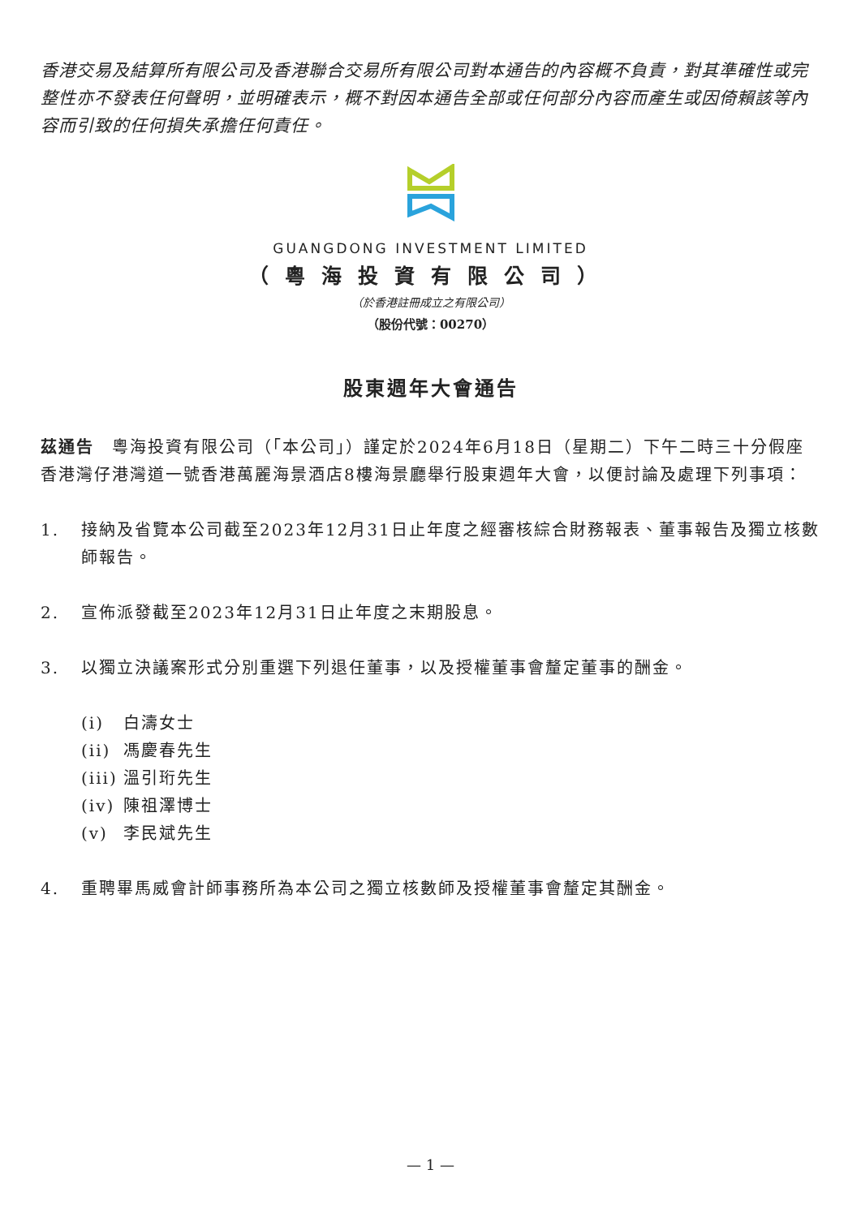香港交易及結算所有限公司及香港聯合交易所有限公司對本通告的內容概不負責，對其準確性或完整性亦不發表任何聲明，並明確表示，概不對因本通告全部或任何部分內容而產生或因倚賴該等內容而引致的任何損失承擔任何責任。
GUANGDONG INVESTMENT LIMITED
（粵海投資有限公司）
（於香港註冊成立之有限公司）
（股份代號：00270）
股東週年大會通告
茲通告　粵海投資有限公司（「本公司」）謹定於2024年6月18日（星期二）下午二時三十分假座香港灣仔港灣道一號香港萬麗海景酒店8樓海景廳舉行股東週年大會，以便討論及處理下列事項：
1. 接納及省覽本公司截至2023年12月31日止年度之經審核綜合財務報表、董事報告及獨立核數師報告。
2. 宣佈派發截至2023年12月31日止年度之末期股息。
3. 以獨立決議案形式分別重選下列退任董事，以及授權董事會釐定董事的酬金。
(i) 白濤女士
(ii) 馮慶春先生
(iii) 溫引珩先生
(iv) 陳祖澤博士
(v) 李民斌先生
4. 重聘畢馬威會計師事務所為本公司之獨立核數師及授權董事會釐定其酬金。
— 1 —